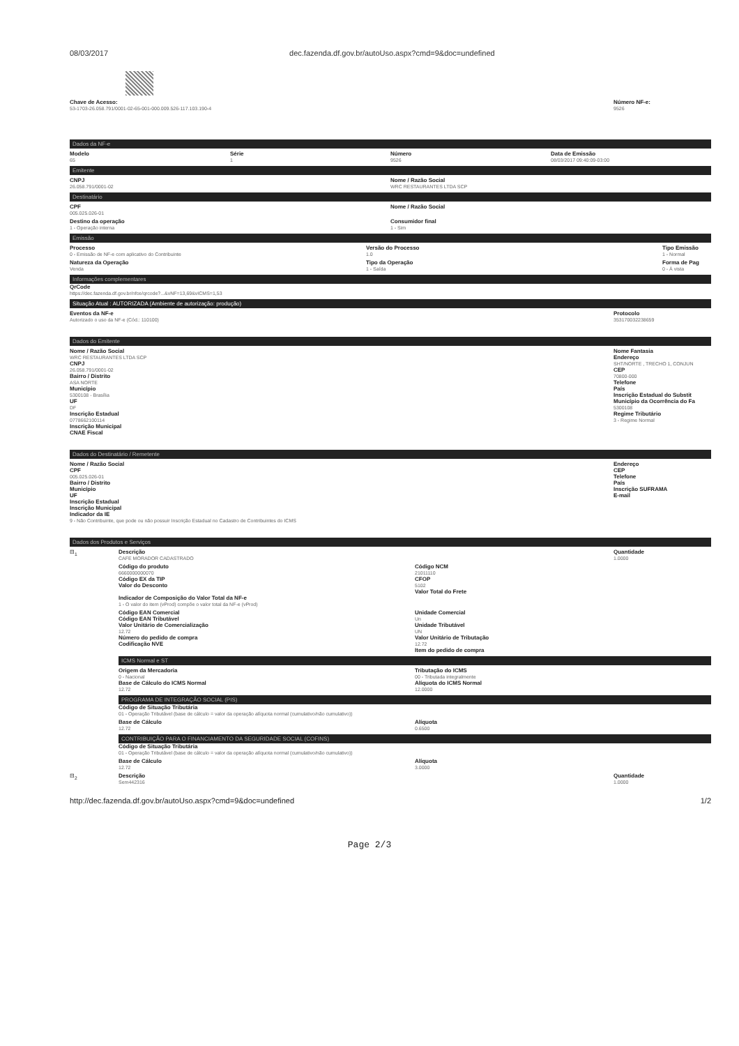08/03/2017 dec.fazenda.df.gov.br/autoUso.aspx?cmd=9&doc=undefined
Chave de Acesso:
53-1703-26.058.791/0001-02-65-001-000.009.526-117.103.190-4
Número NF-e:
9526
Dados da NF-e
Modelo
65
Série
1
Número
9526
Data de Emissão
08/03/2017 09:40:09-03:00
Emitente
CNPJ
26.058.791/0001-02
Nome / Razão Social
WRC RESTAURANTES LTDA SCP
Destinatário
CPF
005.025.026-01
Nome / Razão Social
Destino da operação
1 - Operação interna
Consumidor final
1 - Sim
Emissão
Processo
0 - Emissão de NF-e com aplicativo do Contribuinte
Versão do Processo
1.0
Tipo Emissão
1 - Normal
Natureza da Operação
Venda
Tipo da Operação
1 - Saída
Forma de Pag
0 - À vista
Informações complementares
QrCode
https://dec.fazenda.df.gov.br/nfce/qrcode?...&vNF=13,69&vICMS=1,53
Situação Atual : AUTORIZADA (Ambiente de autorização: produção)
Eventos da NF-e
Autorizado o uso da NF-e (Cód.: 110100)
Protocolo
353170032238659
Dados do Emitente
Nome / Razão Social
WRC RESTAURANTES LTDA SCP
CNPJ
26.058.791/0001-02
Bairro / Distrito
ASA NORTE
Município
5300108 - Brasília
UF
DF
Inscrição Estadual
0778662100114
Inscrição Municipal
CNAE Fiscal
Nome Fantasia
Endereço
SHT/NORTE , TRECHO 1, CONJUN
CEP
70800-000
Telefone
País
Inscrição Estadual do Substit
Município da Ocorrência do Fa
5300108
Regime Tributário
3 - Regime Normal
Dados do Destinatário / Remetente
Nome / Razão Social
CPF
005.025.026-01
Bairro / Distrito
Município
UF
Inscrição Estadual
Inscrição Municipal
Indicador da IE
9 - Não Contribuinte, que pode ou não possuir Inscrição Estadual no Cadastro de Contribuintes do ICMS
Endereço
CEP
Telefone
País
Inscrição SUFRAMA
E-mail
Dados dos Produtos e Serviços
⊟<sub>1</sub> Descrição
CAFE MORADOR CADASTRADO
Quantidade
1.0000
Código do produto
6660000000070
Código EX da TIP
Valor do Desconto
Código NCM
21011110
CFOP
5102
Valor Total do Frete
Indicador de Composição do Valor Total da NF-e
1 - O valor do item (vProd) compõe o valor total da NF-e (vProd)
Código EAN Comercial
Código EAN Tributável
Valor Unitário de Comercialização
12.72
Número do pedido de compra
Codificação NVE
Unidade Comercial
Un
Unidade Tributável
UN
Valor Unitário de Tributação
12.72
Item do pedido de compra
ICMS Normal e ST
Origem da Mercadoria
0 - Nacional
Base de Cálculo do ICMS Normal
12.72
Tributação do ICMS
00 - Tributada integralmente
Alíquota do ICMS Normal
12.0000
PROGRAMA DE INTEGRAÇÃO SOCIAL (PIS)
Código de Situação Tributária
01 - Operação Tributável (base de cálculo = valor da operação alíquota normal (cumulativo/não cumulativo))
Base de Cálculo
12.72
Alíquota
0.6500
CONTRIBUIÇÃO PARA O FINANCIAMENTO DA SEGURIDADE SOCIAL (COFINS)
Código de Situação Tributária
01 - Operação Tributável (base de cálculo = valor da operação alíquota normal (cumulativo/não cumulativo))
Base de Cálculo
12.72
Alíquota
3.0000
⊟<sub>2</sub> Descrição
Sem442316
Quantidade
1.0000
http://dec.fazenda.df.gov.br/autoUso.aspx?cmd=9&doc=undefined 1/2
Page 2/3